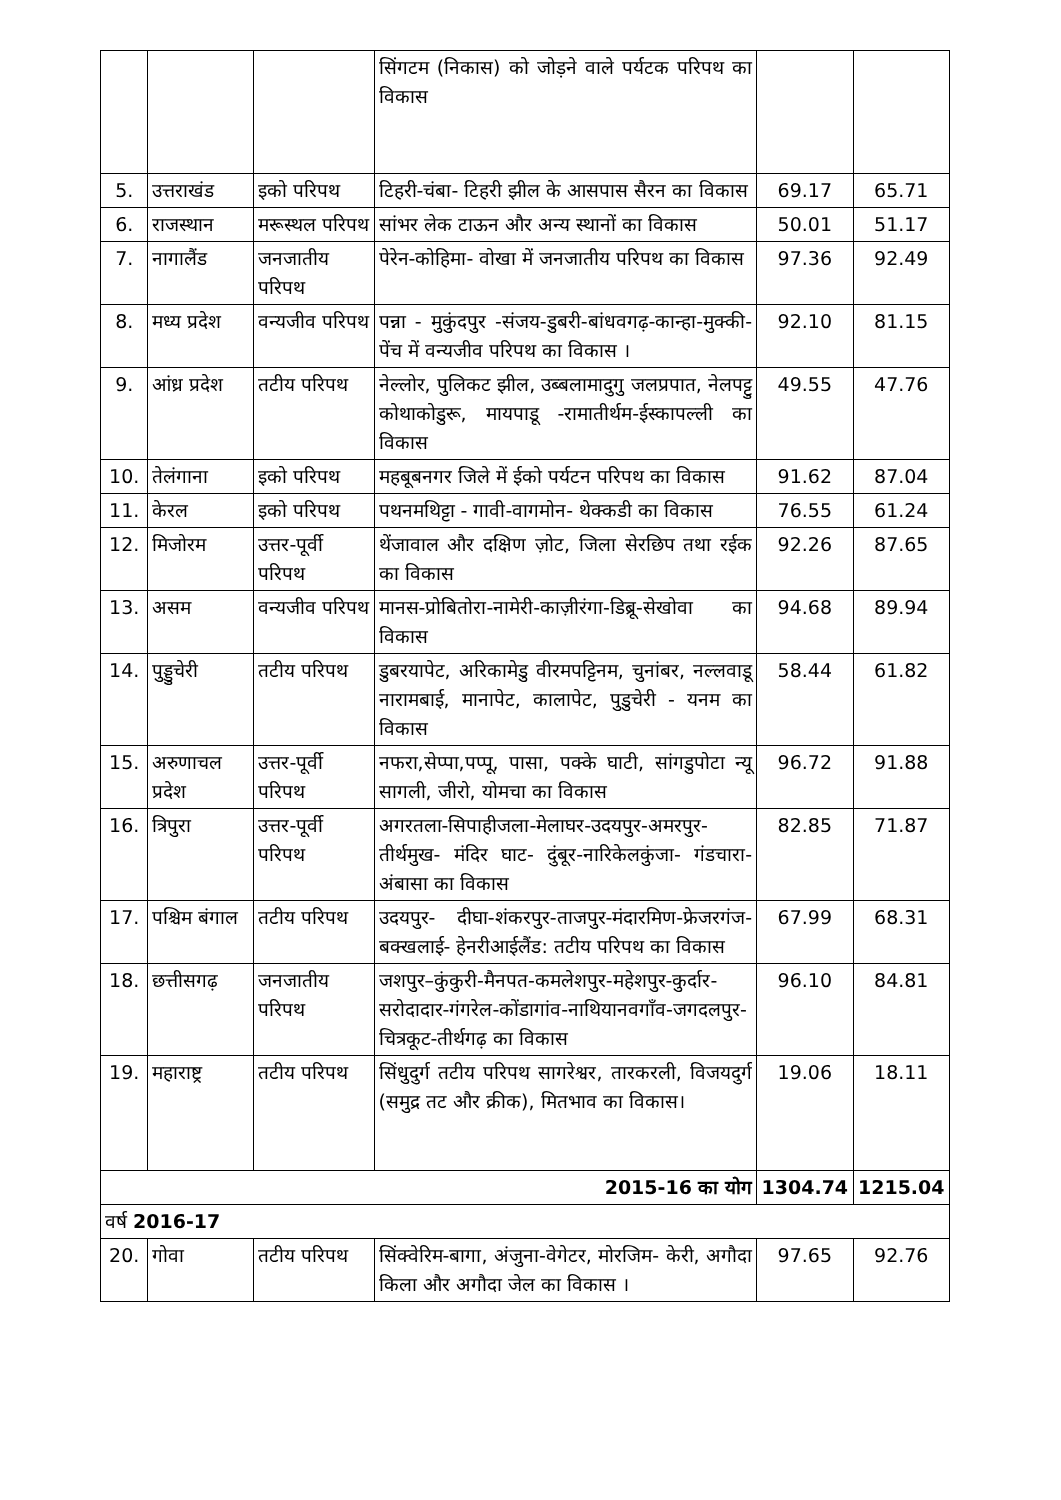| | | | सिंगटम (निकास) को जोड़ने वाले पर्यटक परिपथ का विकास | | |
| 5. | उत्तराखंड | इको परिपथ | टिहरी-चंबा- टिहरी झील के आसपास सैरन का विकास | 69.17 | 65.71 |
| 6. | राजस्थान | मरूस्थल परिपथ | सांभर लेक टाऊन और अन्य स्थानों का विकास | 50.01 | 51.17 |
| 7. | नागालैंड | जनजातीय परिपथ | पेरेन-कोहिमा- वोखा में जनजातीय परिपथ का विकास | 97.36 | 92.49 |
| 8. | मध्य प्रदेश | वन्यजीव परिपथ | पन्ना - मुकुंदपुर -संजय-डुबरी-बांधवगढ़-कान्हा-मुक्की-पेंच में वन्यजीव परिपथ का विकास । | 92.10 | 81.15 |
| 9. | आंध्र प्रदेश | तटीय परिपथ | नेल्लोर, पुलिकट झील, उब्बलामादुगु जलप्रपात, नेलपट्टु कोथाकोडुरू, मायपाडू -रामातीर्थम-ईस्कापल्ली का विकास | 49.55 | 47.76 |
| 10. | तेलंगाना | इको परिपथ | महबूबनगर जिले में ईको पर्यटन परिपथ का विकास | 91.62 | 87.04 |
| 11. | केरल | इको परिपथ | पथनमथिट्टा - गावी-वागमोन- थेक्कडी का विकास | 76.55 | 61.24 |
| 12. | मिजोरम | उत्तर-पूर्वी परिपथ | थेंजावाल और दक्षिण ज़ोट, जिला सेरछिप तथा रईक का विकास | 92.26 | 87.65 |
| 13. | असम | वन्यजीव परिपथ | मानस-प्रोबितोरा-नामेरी-काज़ीरंगा-डिब्रू-सेखोवा का विकास | 94.68 | 89.94 |
| 14. | पुड्डुचेरी | तटीय परिपथ | डुबरयापेट, अरिकामेडु वीरमपट्टिनम, चुनांबर, नल्लवाडू नारामबाई, मानापेट, कालापेट, पुडुचेरी - यनम का विकास | 58.44 | 61.82 |
| 15. | अरुणाचल प्रदेश | उत्तर-पूर्वी परिपथ | नफरा,सेप्पा,पप्पू, पासा, पक्के घाटी, सांगडुपोटा न्यू सागली, जीरो, योमचा का विकास | 96.72 | 91.88 |
| 16. | त्रिपुरा | उत्तर-पूर्वी परिपथ | अगरतला-सिपाहीजला-मेलाघर-उदयपुर-अमरपुर- तीर्थमुख- मंदिर घाट- दुंबूर-नारिकेलकुंजा- गंडचारा-अंबासा का विकास | 82.85 | 71.87 |
| 17. | पश्चिम बंगाल | तटीय परिपथ | उदयपुर- दीघा-शंकरपुर-ताजपुर-मंदारमिण-फ्रेजरगंज-बक्खलाई- हेनरीआईलैंड: तटीय परिपथ का विकास | 67.99 | 68.31 |
| 18. | छत्तीसगढ़ | जनजातीय परिपथ | जशपुर–कुंकुरी-मैनपत-कमलेशपुर-महेशपुर-कुर्दार-सरोदादार-गंगरेल-कोंडागांव-नाथियानवगाँव-जगदलपुर-चित्रकूट-तीर्थगढ़ का विकास | 96.10 | 84.81 |
| 19. | महाराष्ट्र | तटीय परिपथ | सिंधुदुर्ग तटीय परिपथ सागरेश्वर, तारकरली, विजयदुर्ग (समुद्र तट और क्रीक), मितभाव का विकास। | 19.06 | 18.11 |
| 2015-16 का योग | | | | 1304.74 | 1215.04 |
| वर्ष 2016-17 | | | | | |
| 20. | गोवा | तटीय परिपथ | सिंक्वेरिम-बागा, अंजुना-वेगेटर, मोरजिम- केरी, अगौदा किला और अगौदा जेल का विकास । | 97.65 | 92.76 |